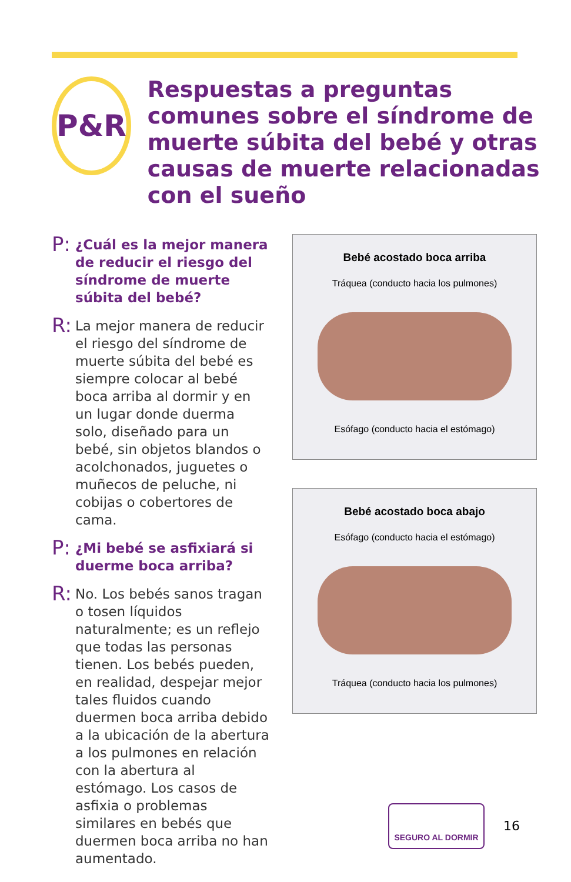P&R
Respuestas a preguntas comunes sobre el síndrome de muerte súbita del bebé y otras causas de muerte relacionadas con el sueño
P:
¿Cuál es la mejor manera de reducir el riesgo del síndrome de muerte súbita del bebé?
R:
La mejor manera de reducir el riesgo del síndrome de muerte súbita del bebé es siempre colocar al bebé boca arriba al dormir y en un lugar donde duerma solo, diseñado para un bebé, sin objetos blandos o acolchonados, juguetes o muñecos de peluche, ni cobijas o cobertores de cama.
P:
¿Mi bebé se asfixiará si duerme boca arriba?
R:
No. Los bebés sanos tragan o tosen líquidos naturalmente; es un reflejo que todas las personas tienen. Los bebés pueden, en realidad, despejar mejor tales fluidos cuando duermen boca arriba debido a la ubicación de la abertura a los pulmones en relación con la abertura al estómago. Los casos de asfixia o problemas similares en bebés que duermen boca arriba no han aumentado.
Bebé acostado boca arriba
Tráquea (conducto hacia los pulmones)
Esófago (conducto hacia el estómago)
Bebé acostado boca abajo
Esófago (conducto hacia el estómago)
Tráquea (conducto hacia los pulmones)
SEGURO AL DORMIR
16